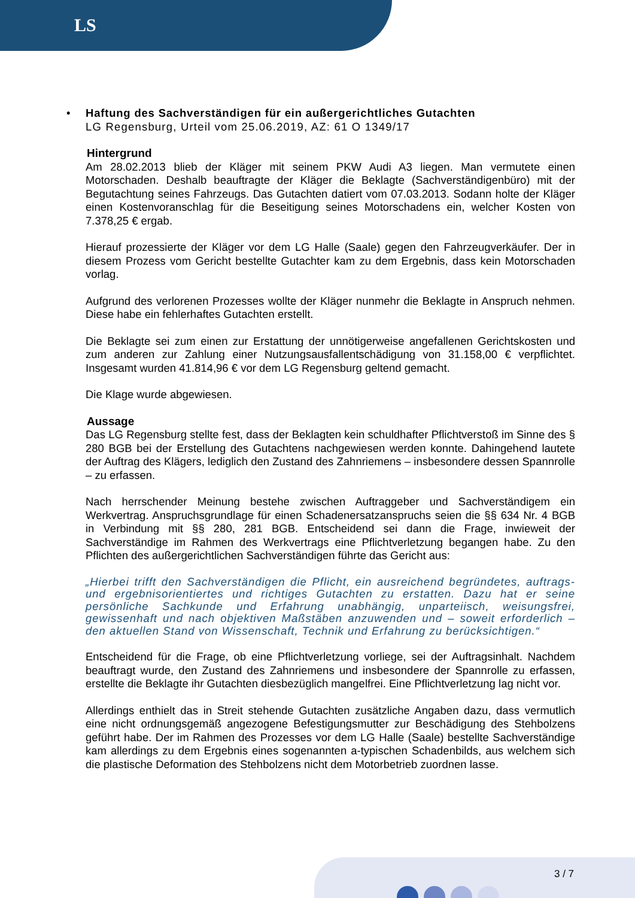LS
•
Haftung des Sachverständigen für ein außergerichtliches Gutachten
LG Regensburg, Urteil vom 25.06.2019, AZ: 61 O 1349/17
Hintergrund
Am 28.02.2013 blieb der Kläger mit seinem PKW Audi A3 liegen. Man vermutete einen Motorschaden. Deshalb beauftragte der Kläger die Beklagte (Sachverständigenbüro) mit der Begutachtung seines Fahrzeugs. Das Gutachten datiert vom 07.03.2013. Sodann holte der Kläger einen Kostenvoranschlag für die Beseitigung seines Motorschadens ein, welcher Kosten von 7.378,25 € ergab.
Hierauf prozessierte der Kläger vor dem LG Halle (Saale) gegen den Fahrzeugverkäufer. Der in diesem Prozess vom Gericht bestellte Gutachter kam zu dem Ergebnis, dass kein Motorschaden vorlag.
Aufgrund des verlorenen Prozesses wollte der Kläger nunmehr die Beklagte in Anspruch nehmen. Diese habe ein fehlerhaftes Gutachten erstellt.
Die Beklagte sei zum einen zur Erstattung der unnötigerweise angefallenen Gerichtskosten und zum anderen zur Zahlung einer Nutzungsausfallentschädigung von 31.158,00 € verpflichtet. Insgesamt wurden 41.814,96 € vor dem LG Regensburg geltend gemacht.
Die Klage wurde abgewiesen.
Aussage
Das LG Regensburg stellte fest, dass der Beklagten kein schuldhafter Pflichtverstoß im Sinne des § 280 BGB bei der Erstellung des Gutachtens nachgewiesen werden konnte. Dahingehend lautete der Auftrag des Klägers, lediglich den Zustand des Zahnriemens – insbesondere dessen Spannrolle – zu erfassen.
Nach herrschender Meinung bestehe zwischen Auftraggeber und Sachverständigem ein Werkvertrag. Anspruchsgrundlage für einen Schadenersatzanspruchs seien die §§ 634 Nr. 4 BGB in Verbindung mit §§ 280, 281 BGB. Entscheidend sei dann die Frage, inwieweit der Sachverständige im Rahmen des Werkvertrags eine Pflichtverletzung begangen habe. Zu den Pflichten des außergerichtlichen Sachverständigen führte das Gericht aus:
„Hierbei trifft den Sachverständigen die Pflicht, ein ausreichend begründetes, auftrags- und ergebnisorientiertes und richtiges Gutachten zu erstatten. Dazu hat er seine persönliche Sachkunde und Erfahrung unabhängig, unparteiisch, weisungsfrei, gewissenhaft und nach objektiven Maßstäben anzuwenden und – soweit erforderlich – den aktuellen Stand von Wissenschaft, Technik und Erfahrung zu berücksichtigen.“
Entscheidend für die Frage, ob eine Pflichtverletzung vorliege, sei der Auftragsinhalt. Nachdem beauftragt wurde, den Zustand des Zahnriemens und insbesondere der Spannrolle zu erfassen, erstellte die Beklagte ihr Gutachten diesbezüglich mangelfrei. Eine Pflichtverletzung lag nicht vor.
Allerdings enthielt das in Streit stehende Gutachten zusätzliche Angaben dazu, dass vermutlich eine nicht ordnungsgemäß angezogene Befestigungsmutter zur Beschädigung des Stehbolzens geführt habe. Der im Rahmen des Prozesses vor dem LG Halle (Saale) bestellte Sachverständige kam allerdings zu dem Ergebnis eines sogenannten a-typischen Schadenbilds, aus welchem sich die plastische Deformation des Stehbolzens nicht dem Motorbetrieb zuordnen lasse.
3 / 7